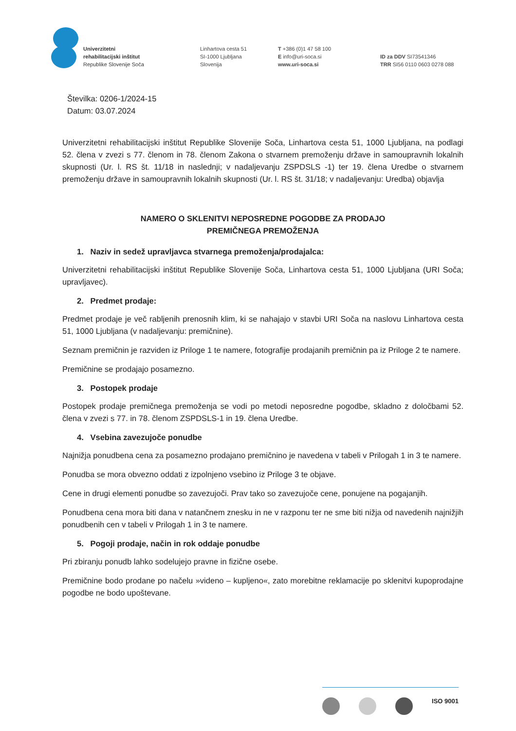Univerzitetni
rehabilitacijski inštitut
Republike Slovenije Soča
Linhartova cesta 51
SI-1000 Ljubljana
Slovenija
T +386 (0)1 47 58 100
E info@uri-soca.si
www.uri-soca.si
ID za DDV SI73541346
TRR SI56 0110 0603 0278 088
Številka: 0206-1/2024-15
Datum: 03.07.2024
Univerzitetni rehabilitacijski inštitut Republike Slovenije Soča, Linhartova cesta 51, 1000 Ljubljana, na podlagi 52. člena v zvezi s 77. členom in 78. členom Zakona o stvarnem premoženju države in samoupravnih lokalnih skupnosti (Ur. l. RS št. 11/18 in naslednji; v nadaljevanju ZSPDSLS -1) ter 19. člena Uredbe o stvarnem premoženju države in samoupravnih lokalnih skupnosti (Ur. l. RS št. 31/18; v nadaljevanju: Uredba) objavlja
NAMERO O SKLENITVI NEPOSREDNE POGODBE ZA PRODAJO
PREMIČNEGA PREMOŽENJA
1. Naziv in sedež upravljavca stvarnega premoženja/prodajalca:
Univerzitetni rehabilitacijski inštitut Republike Slovenije Soča, Linhartova cesta 51, 1000 Ljubljana (URI Soča; upravljavec).
2. Predmet prodaje:
Predmet prodaje je več rabljenih prenosnih klim, ki se nahajajo v stavbi URI Soča na naslovu Linhartova cesta 51, 1000 Ljubljana (v nadaljevanju: premičnine).
Seznam premičnin je razviden iz Priloge 1 te namere, fotografije prodajanih premičnin pa iz Priloge 2 te namere.
Premičnine se prodajajo posamezno.
3. Postopek prodaje
Postopek prodaje premičnega premoženja se vodi po metodi neposredne pogodbe, skladno z določbami 52. člena v zvezi s 77. in 78. členom ZSPDSLS-1 in 19. člena Uredbe.
4. Vsebina zavezujoče ponudbe
Najnižja ponudbena cena za posamezno prodajano premičnino je navedena v tabeli v Prilogah 1 in 3 te namere.
Ponudba se mora obvezno oddati z izpolnjeno vsebino iz Priloge 3 te objave.
Cene in drugi elementi ponudbe so zavezujoči. Prav tako so zavezujoče cene, ponujene na pogajanjih.
Ponudbena cena mora biti dana v natančnem znesku in ne v razponu ter ne sme biti nižja od navedenih najnižjih ponudbenih cen v tabeli v Prilogah 1 in 3 te namere.
5. Pogoji prodaje, način in rok oddaje ponudbe
Pri zbiranju ponudb lahko sodelujejo pravne in fizične osebe.
Premičnine bodo prodane po načelu »videno – kupljeno«, zato morebitne reklamacije po sklenitvi kupoprodajne pogodbe ne bodo upoštevane.
ISO 9001